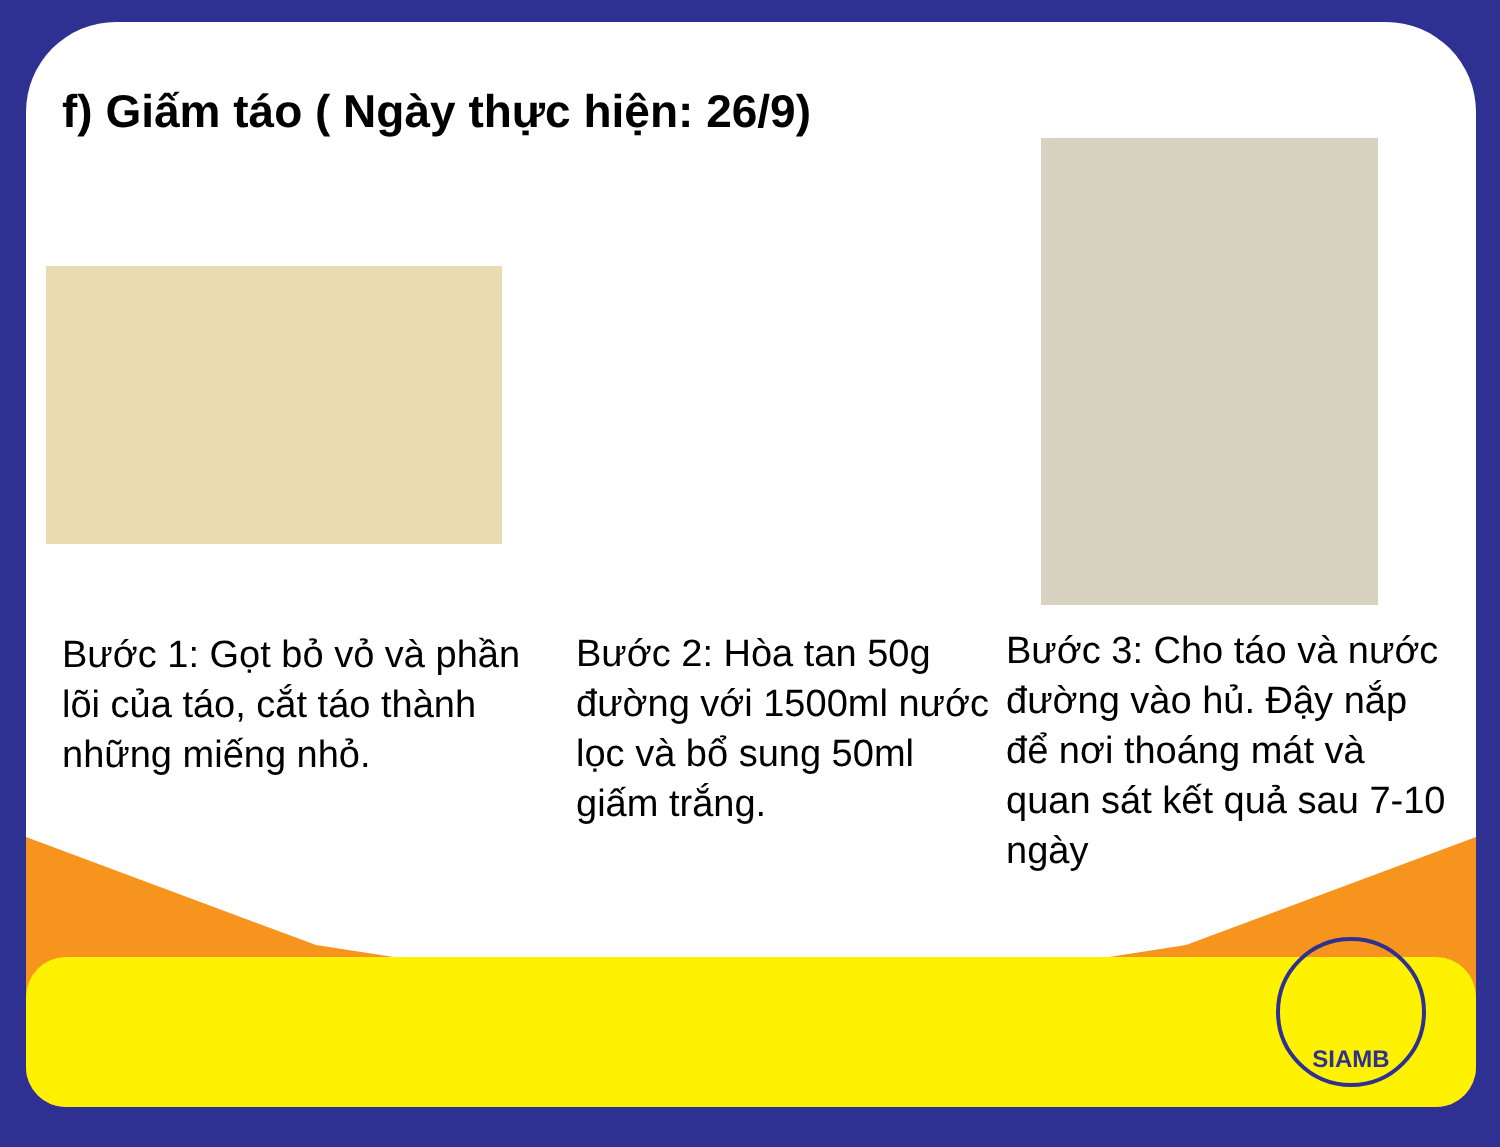f) Giấm táo ( Ngày thực hiện: 26/9)
Bước 1: Gọt bỏ vỏ và phần lõi của táo, cắt táo thành những miếng nhỏ.
Bước 2: Hòa tan 50g đường với 1500ml nước lọc và bổ sung 50ml giấm trắng.
Bước 3: Cho táo và nước đường vào hủ. Đậy nắp để nơi thoáng mát và quan sát kết quả sau 7-10 ngày
SIAMB